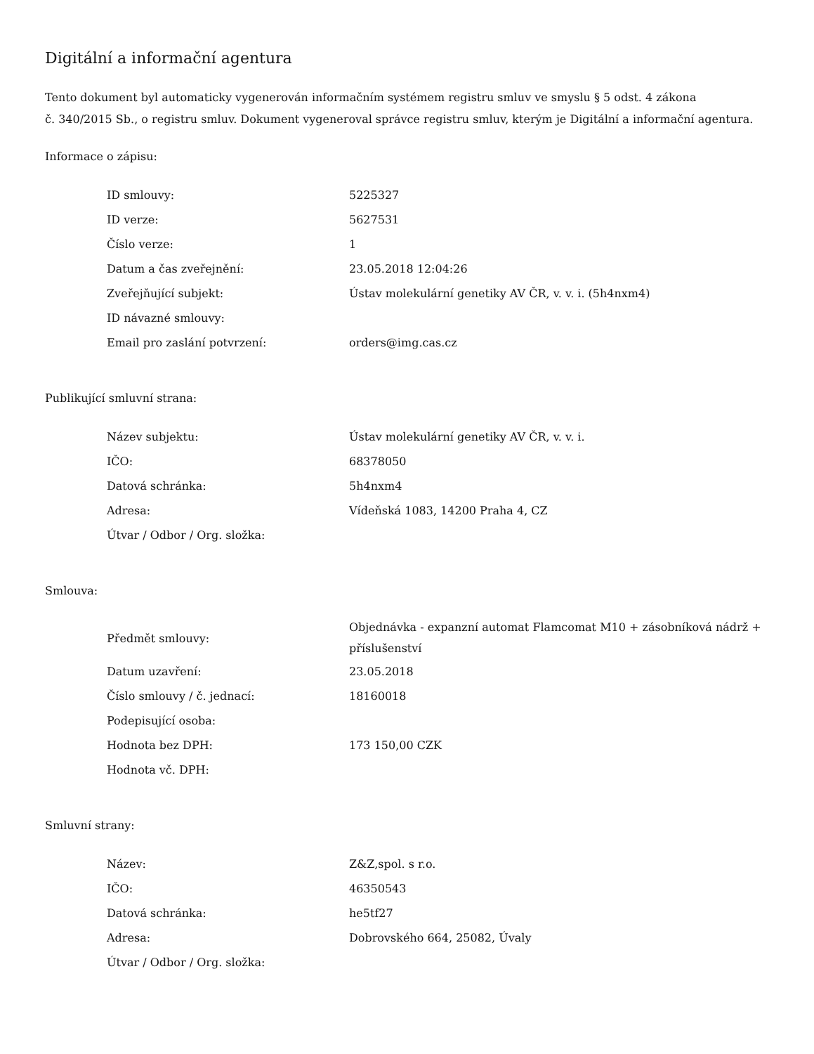Digitální a informační agentura
Tento dokument byl automaticky vygenerován informačním systémem registru smluv ve smyslu § 5 odst. 4 zákona
č. 340/2015 Sb., o registru smluv. Dokument vygeneroval správce registru smluv, kterým je Digitální a informační agentura.
Informace o zápisu:
| ID smlouvy: | 5225327 |
| ID verze: | 5627531 |
| Číslo verze: | 1 |
| Datum a čas zveřejnění: | 23.05.2018 12:04:26 |
| Zveřejňující subjekt: | Ústav molekulární genetiky AV ČR, v. v. i. (5h4nxm4) |
| ID návazné smlouvy: | |
| Email pro zaslání potvrzení: | orders@img.cas.cz |
Publikující smluvní strana:
| Název subjektu: | Ústav molekulární genetiky AV ČR, v. v. i. |
| IČO: | 68378050 |
| Datová schránka: | 5h4nxm4 |
| Adresa: | Vídeňská 1083, 14200 Praha 4, CZ |
| Útvar / Odbor / Org. složka: | |
Smlouva:
| Předmět smlouvy: | Objednávka - expanzní automat Flamcomat M10 + zásobníková nádrž + příslušenství |
| Datum uzavření: | 23.05.2018 |
| Číslo smlouvy / č. jednací: | 18160018 |
| Podepisující osoba: | |
| Hodnota bez DPH: | 173 150,00 CZK |
| Hodnota vč. DPH: | |
Smluvní strany:
| Název: | Z&Z,spol. s r.o. |
| IČO: | 46350543 |
| Datová schránka: | he5tf27 |
| Adresa: | Dobrovského 664, 25082, Úvaly |
| Útvar / Odbor / Org. složka: | |